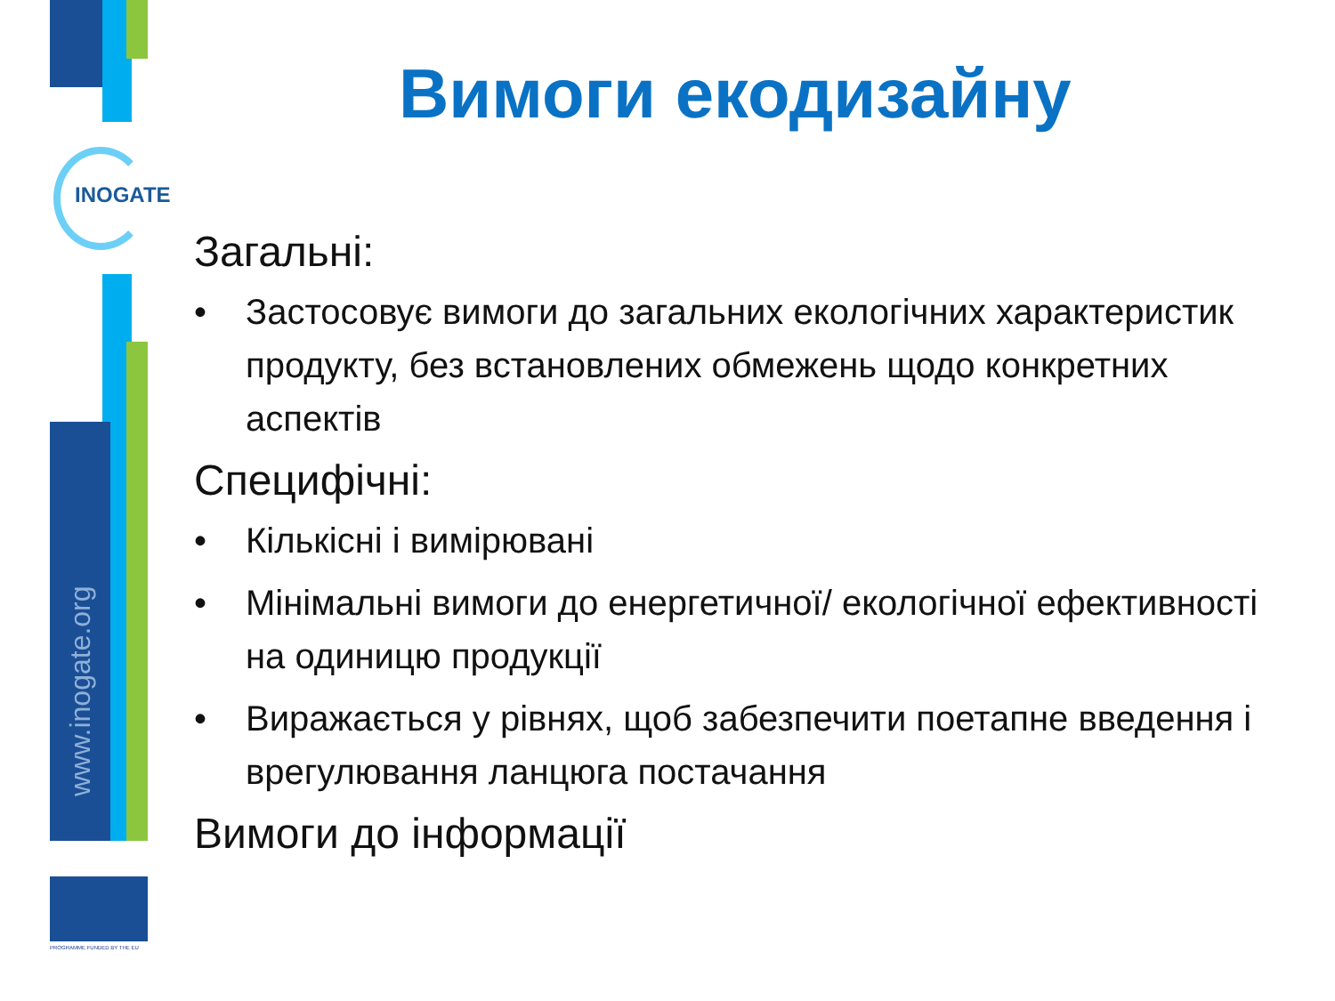INOGATE
www.inogate.org
PROGRAMME FUNDED BY THE EU
Вимоги екодизайну
Загальні:
• Застосовує вимоги до загальних екологічних характеристик продукту, без встановлених обмежень щодо конкретних аспектів
Специфічні:
• Кількісні і вимірювані
• Мінімальні вимоги до енергетичної/ екологічної ефективності на одиницю продукції
• Виражається у рівнях, щоб забезпечити поетапне введення і врегулювання ланцюга постачання
Вимоги до інформації